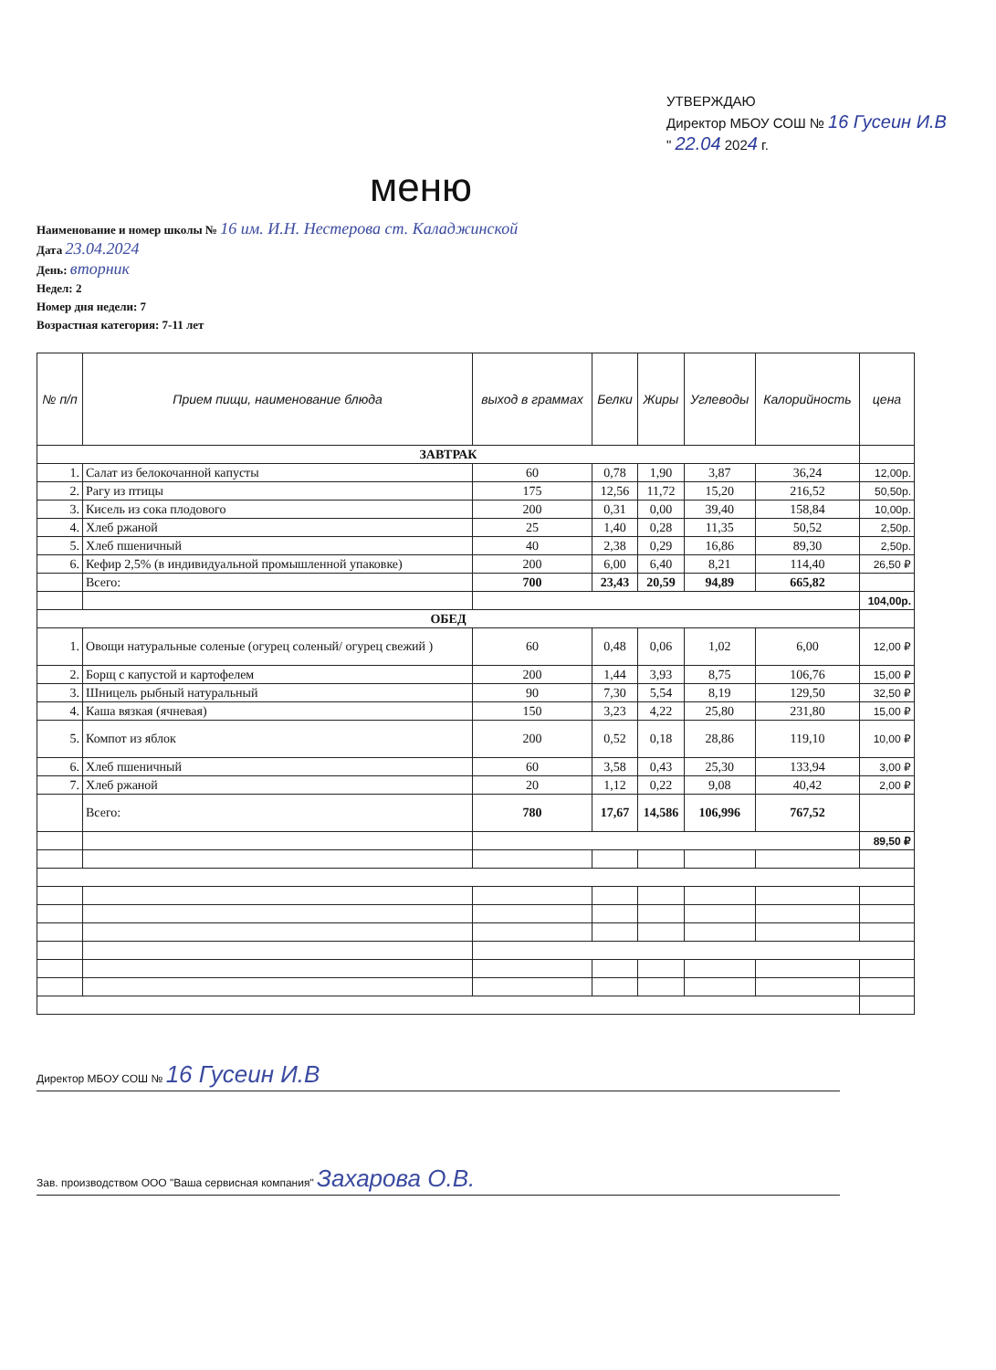УТВЕРЖДАЮ
Директор МБОУ СОШ № 16 Гусеин И.В
" 22.04 2024 г.
меню
Наименование и номер школы № 16 им. И.Н. Нестерова ст. Каладжинской
Дата 23.04.2024
День: вторник
Недел: 2
Номер дня недели: 7
Возрастная категория: 7-11 лет
| № п/п | Прием пищи, наименование блюда | выход в граммах | Белки | Жиры | Углеводы | Калорийность | цена |
| --- | --- | --- | --- | --- | --- | --- | --- |
| ЗАВТРАК | | | | | | | |
| 1. | Салат из белокочанной капусты | 60 | 0,78 | 1,90 | 3,87 | 36,24 | 12,00р. |
| 2. | Рагу из птицы | 175 | 12,56 | 11,72 | 15,20 | 216,52 | 50,50р. |
| 3. | Кисель из сока плодового | 200 | 0,31 | 0,00 | 39,40 | 158,84 | 10,00р. |
| 4. | Хлеб ржаной | 25 | 1,40 | 0,28 | 11,35 | 50,52 | 2,50р. |
| 5. | Хлеб пшеничный | 40 | 2,38 | 0,29 | 16,86 | 89,30 | 2,50р. |
| 6. | Кефир 2,5% (в индивидуальной промышленной упаковке) | 200 | 6,00 | 6,40 | 8,21 | 114,40 | 26,50 ₽ |
| | Всего: | 700 | 23,43 | 20,59 | 94,89 | 665,82 | |
| | | | | | | | 104,00р. |
| ОБЕД | | | | | | | |
| 1. | Овощи натуральные соленые (огурец соленый/ огурец свежий ) | 60 | 0,48 | 0,06 | 1,02 | 6,00 | 12,00 ₽ |
| 2. | Борщ с капустой и картофелем | 200 | 1,44 | 3,93 | 8,75 | 106,76 | 15,00 ₽ |
| 3. | Шницель рыбный натуральный | 90 | 7,30 | 5,54 | 8,19 | 129,50 | 32,50 ₽ |
| 4. | Каша вязкая (ячневая) | 150 | 3,23 | 4,22 | 25,80 | 231,80 | 15,00 ₽ |
| 5. | Компот из яблок | 200 | 0,52 | 0,18 | 28,86 | 119,10 | 10,00 ₽ |
| 6. | Хлеб пшеничный | 60 | 3,58 | 0,43 | 25,30 | 133,94 | 3,00 ₽ |
| 7. | Хлеб ржаной | 20 | 1,12 | 0,22 | 9,08 | 40,42 | 2,00 ₽ |
| | Всего: | 780 | 17,67 | 14,586 | 106,996 | 767,52 | |
| | | | | | | | 89,50 ₽ |
Директор МБОУ СОШ № 16 Гусеин И.В
Зав. производством ООО "Ваша сервисная компания" Захарова О.В.